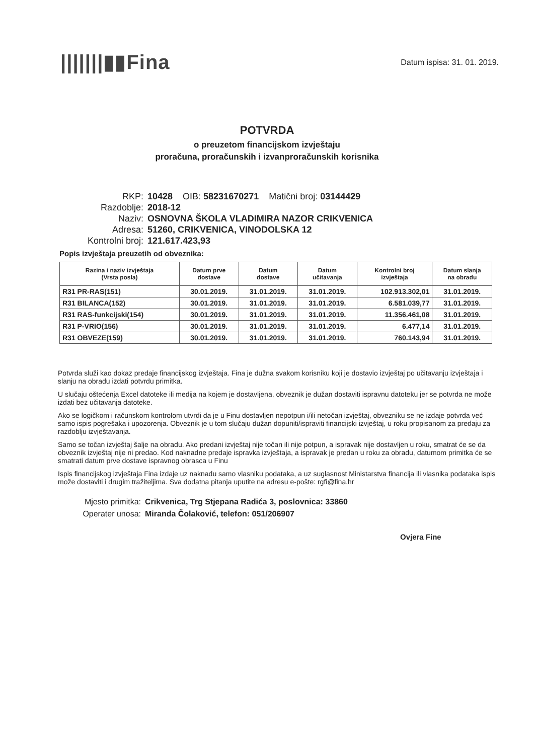|||||||▮▮Fina
Datum ispisa: 31. 01. 2019.
POTVRDA
o preuzetom financijskom izvještaju
proračuna, proračunskih i izvanproračunskih korisnika
RKP: 10428 OIB: 58231670271 Matični broj: 03144429
Razdoblje: 2018-12
Naziv: OSNOVNA ŠKOLA VLADIMIRA NAZOR CRIKVENICA
Adresa: 51260, CRIKVENICA, VINODOLSKA 12
Kontrolni broj: 121.617.423,93
Popis izvještaja preuzetih od obveznika:
| Razina i naziv izvještaja (Vrsta posla) | Datum prve dostave | Datum dostave | Datum učitavanja | Kontrolni broj izvještaja | Datum slanja na obradu |
| --- | --- | --- | --- | --- | --- |
| R31 PR-RAS(151) | 30.01.2019. | 31.01.2019. | 31.01.2019. | 102.913.302,01 | 31.01.2019. |
| R31 BILANCA(152) | 30.01.2019. | 31.01.2019. | 31.01.2019. | 6.581.039,77 | 31.01.2019. |
| R31 RAS-funkcijski(154) | 30.01.2019. | 31.01.2019. | 31.01.2019. | 11.356.461,08 | 31.01.2019. |
| R31 P-VRIO(156) | 30.01.2019. | 31.01.2019. | 31.01.2019. | 6.477,14 | 31.01.2019. |
| R31 OBVEZE(159) | 30.01.2019. | 31.01.2019. | 31.01.2019. | 760.143,94 | 31.01.2019. |
Potvrda služi kao dokaz predaje financijskog izvještaja. Fina je dužna svakom korisniku koji je dostavio izvještaj po učitavanju izvještaja i slanju na obradu izdati potvrdu primitka.
U slučaju oštećenja Excel datoteke ili medija na kojem je dostavljena, obveznik je dužan dostaviti ispravnu datoteku jer se potvrda ne može izdati bez učitavanja datoteke.
Ako se logičkom i računskom kontrolom utvrdi da je u Finu dostavljen nepotpun i/ili netočan izvještaj, obvezniku se ne izdaje potvrda već samo ispis pogrešaka i upozorenja. Obveznik je u tom slučaju dužan dopuniti/ispraviti financijski izvještaj, u roku propisanom za predaju za razdoblju izvještavanja.
Samo se točan izvještaj šalje na obradu. Ako predani izvještaj nije točan ili nije potpun, a ispravak nije dostavljen u roku, smatrat će se da obveznik izvještaj nije ni predao. Kod naknadne predaje ispravka izvještaja, a ispravak je predan u roku za obradu, datumom primitka će se smatrati datum prve dostave ispravnog obrasca u Finu
Ispis financijskog izvještaja Fina izdaje uz naknadu samo vlasniku podataka, a uz suglasnost Ministarstva financija ili vlasnika podataka ispis može dostaviti i drugim tražiteljima. Sva dodatna pitanja uputite na adresu e-pošte: rgfi@fina.hr
Mjesto primitka: Crikvenica, Trg Stjepana Radića 3, poslovnica: 33860
Operater unosa: Miranda Čolaković, telefon: 051/206907
Ovjera Fine